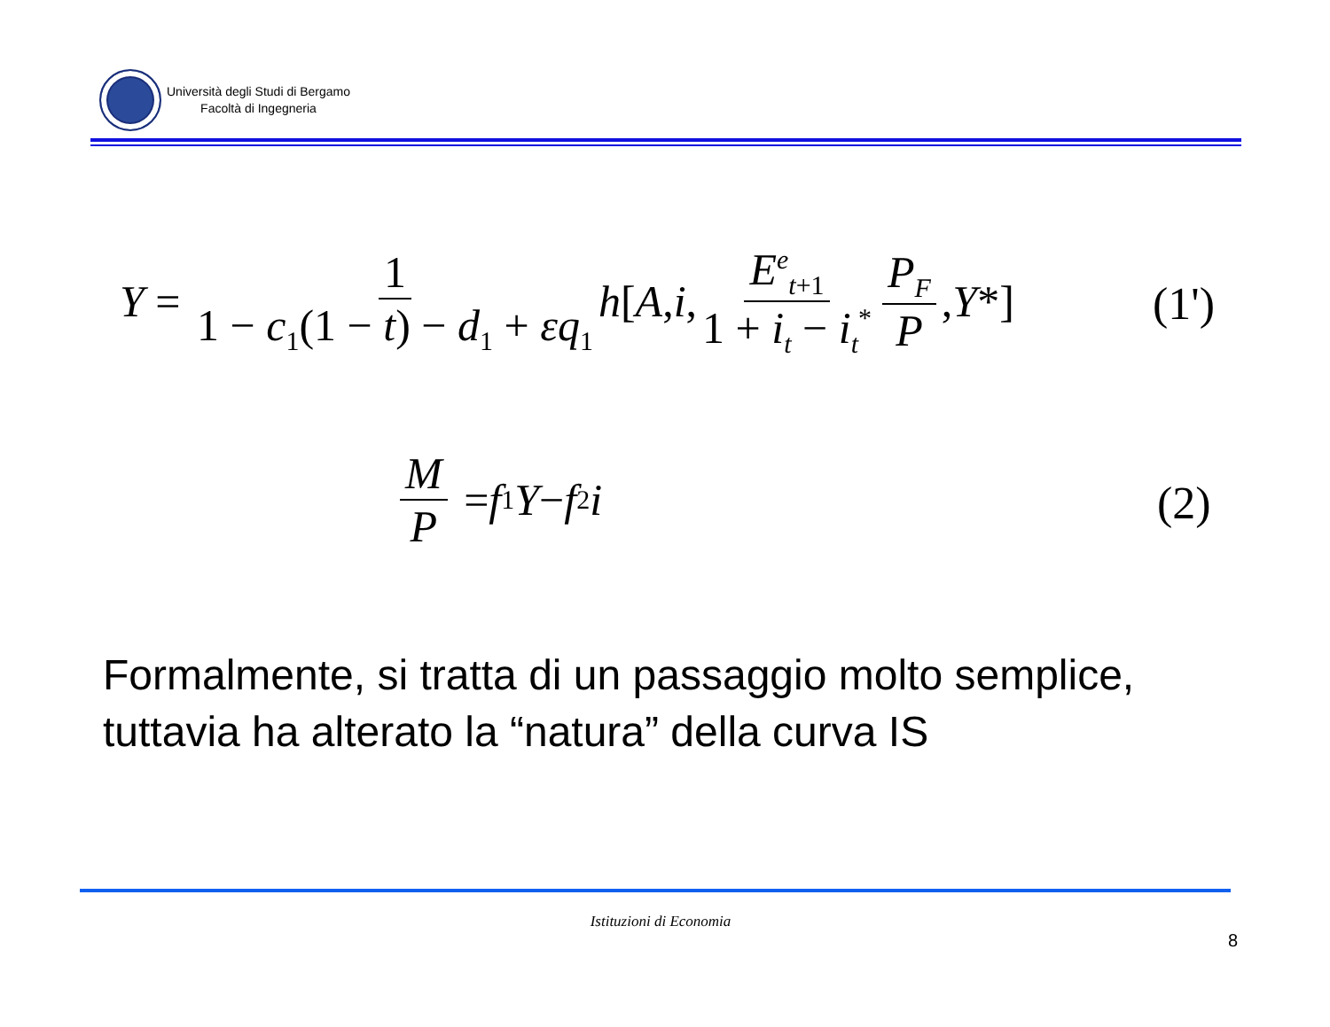Università degli Studi di Bergamo
Facoltà di Ingegneria
Y = 1 1 − c<sub>1</sub>(1 − t) − d<sub>1</sub> + εq<sub>1</sub> h [A, i, E<sup>e</sup><sub>t+1</sub> 1 + i<sub>t</sub> − i<sub>t</sub><sup>*</sup> P<sub>F</sub> P, Y *]
(1')
M P = f<sub>1</sub> Y − f<sub>2</sub> i
(2)
Formalmente, si tratta di un passaggio molto semplice,
tuttavia ha alterato la “natura” della curva IS
Istituzioni di Economia
8